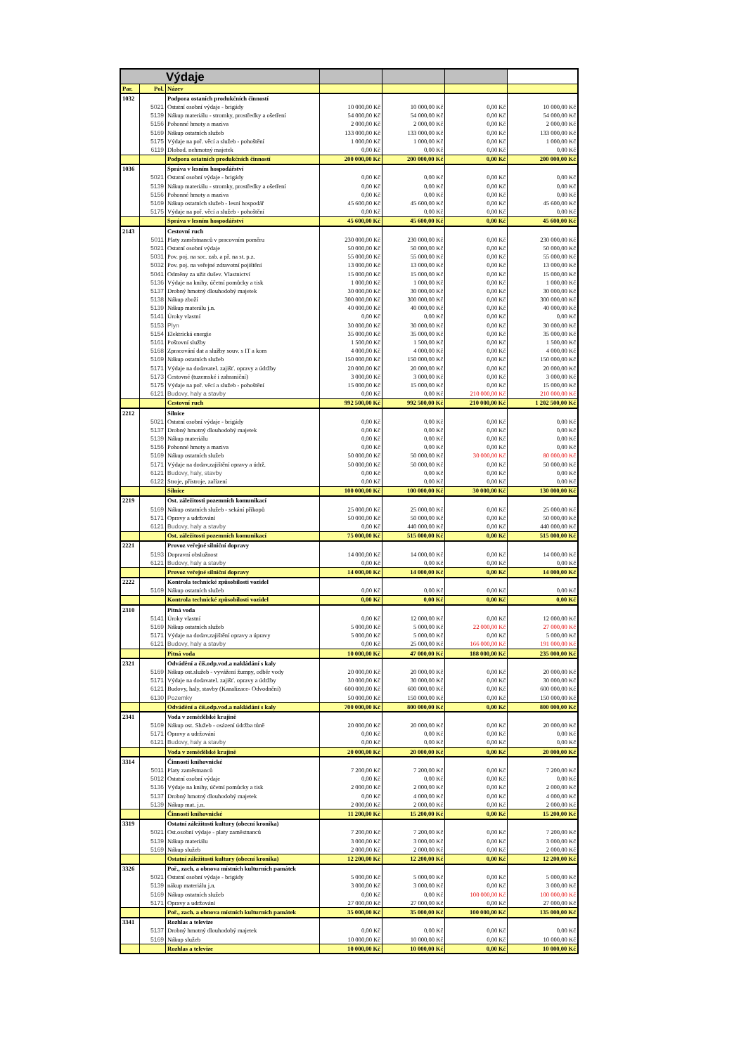| Výdaje | | | | | | |
| Par. | Pol. | Název | | | | |
| 1032 | | Podpora ostaních produkčních činností | | | | |
| | 5021 | Ostatní osobní výdaje - brigády | 10 000,00 Kč | 10 000,00 Kč | 0,00 Kč | 10 000,00 Kč |
| | 5139 | Nákup materiálu - stromky, prostředky a ošetření | 54 000,00 Kč | 54 000,00 Kč | 0,00 Kč | 54 000,00 Kč |
| | 5156 | Pohonné hmoty a maziva | 2 000,00 Kč | 2 000,00 Kč | 0,00 Kč | 2 000,00 Kč |
| | 5169 | Nákup ostatních služeb | 133 000,00 Kč | 133 000,00 Kč | 0,00 Kč | 133 000,00 Kč |
| | 5175 | Výdaje na poř. věcí a služeb - pohoštění | 1 000,00 Kč | 1 000,00 Kč | 0,00 Kč | 1 000,00 Kč |
| | 6119 | Dlohod. nehmotný majetek | 0,00 Kč | 0,00 Kč | 0,00 Kč | 0,00 Kč |
| | | Podpora ostatních produkčních činností | 200 000,00 Kč | 200 000,00 Kč | 0,00 Kč | 200 000,00 Kč |
| 1036 | | Správa v lesním hospodářství | | | | |
| | 5021 | Ostatní osobní výdaje - brigády | 0,00 Kč | 0,00 Kč | 0,00 Kč | 0,00 Kč |
| | 5139 | Nákup materiálu - stromky, prostředky a ošetření | 0,00 Kč | 0,00 Kč | 0,00 Kč | 0,00 Kč |
| | 5156 | Pohonné hmoty a maziva | 0,00 Kč | 0,00 Kč | 0,00 Kč | 0,00 Kč |
| | 5169 | Nákup ostatních služeb - lesní hospodář | 45 600,00 Kč | 45 600,00 Kč | 0,00 Kč | 45 600,00 Kč |
| | 5175 | Výdaje na poř. věcí a služeb - pohoštění | 0,00 Kč | 0,00 Kč | 0,00 Kč | 0,00 Kč |
| | | Správa v lesním hospodářství | 45 600,00 Kč | 45 600,00 Kč | 0,00 Kč | 45 600,00 Kč |
| 2143 | | Cestovní ruch | | | | |
| | 5011 | Platy zaměstnanců v pracovním poměru | 230 000,00 Kč | 230 000,00 Kč | 0,00 Kč | 230 000,00 Kč |
| | 5021 | Ostatní osobní výdaje | 50 000,00 Kč | 50 000,00 Kč | 0,00 Kč | 50 000,00 Kč |
| | 5031 | Pov. poj. na soc. zab. a př. na st. p.z. | 55 000,00 Kč | 55 000,00 Kč | 0,00 Kč | 55 000,00 Kč |
| | 5032 | Pov. poj. na veřejné zdravotní pojištění | 13 000,00 Kč | 13 000,00 Kč | 0,00 Kč | 13 000,00 Kč |
| | 5041 | Odměny za užit dušev. Vlastnictví | 15 000,00 Kč | 15 000,00 Kč | 0,00 Kč | 15 000,00 Kč |
| | 5136 | Výdaje na knihy, účetní pomůcky a tisk | 1 000,00 Kč | 1 000,00 Kč | 0,00 Kč | 1 000,00 Kč |
| | 5137 | Drobný hmotný dlouhodobý majetek | 30 000,00 Kč | 30 000,00 Kč | 0,00 Kč | 30 000,00 Kč |
| | 5138 | Nákup zboží | 300 000,00 Kč | 300 000,00 Kč | 0,00 Kč | 300 000,00 Kč |
| | 5139 | Nákup materálu j.n. | 40 000,00 Kč | 40 000,00 Kč | 0,00 Kč | 40 000,00 Kč |
| | 5141 | Úroky vlastní | 0,00 Kč | 0,00 Kč | 0,00 Kč | 0,00 Kč |
| | 5153 | Plyn | 30 000,00 Kč | 30 000,00 Kč | 0,00 Kč | 30 000,00 Kč |
| | 5154 | Elektrická energie | 35 000,00 Kč | 35 000,00 Kč | 0,00 Kč | 35 000,00 Kč |
| | 5161 | Poštovní služby | 1 500,00 Kč | 1 500,00 Kč | 0,00 Kč | 1 500,00 Kč |
| | 5168 | Zpracování dat a služby souv. s IT a kom | 4 000,00 Kč | 4 000,00 Kč | 0,00 Kč | 4 000,00 Kč |
| | 5169 | Nákup ostatních služeb | 150 000,00 Kč | 150 000,00 Kč | 0,00 Kč | 150 000,00 Kč |
| | 5171 | Výdaje na dodavatel. zajišť. opravy a údržby | 20 000,00 Kč | 20 000,00 Kč | 0,00 Kč | 20 000,00 Kč |
| | 5173 | Cestovné (tuzemské i zahraniční) | 3 000,00 Kč | 3 000,00 Kč | 0,00 Kč | 3 000,00 Kč |
| | 5175 | Výdaje na poř. věcí a služeb - pohoštění | 15 000,00 Kč | 15 000,00 Kč | 0,00 Kč | 15 000,00 Kč |
| | 6121 | Budovy, haly a stavby | 0,00 Kč | 0,00 Kč | 210 000,00 Kč | 210 000,00 Kč |
| | | Cestovní ruch | 992 500,00 Kč | 992 500,00 Kč | 210 000,00 Kč | 1 202 500,00 Kč |
| 2212 | | Silnice | | | | |
| | 5021 | Ostatní osobní výdaje - brigády | 0,00 Kč | 0,00 Kč | 0,00 Kč | 0,00 Kč |
| | 5137 | Drobný hmotný dlouhodobý majetek | 0,00 Kč | 0,00 Kč | 0,00 Kč | 0,00 Kč |
| | 5139 | Nákup materiálu | 0,00 Kč | 0,00 Kč | 0,00 Kč | 0,00 Kč |
| | 5156 | Pohonné hmoty a maziva | 0,00 Kč | 0,00 Kč | 0,00 Kč | 0,00 Kč |
| | 5169 | Nákup ostatních služeb | 50 000,00 Kč | 50 000,00 Kč | 30 000,00 Kč | 80 000,00 Kč |
| | 5171 | Výdaje na dodav.zajištění opravy a údrž. | 50 000,00 Kč | 50 000,00 Kč | 0,00 Kč | 50 000,00 Kč |
| | 6121 | Budovy, haly, stavby | 0,00 Kč | 0,00 Kč | 0,00 Kč | 0,00 Kč |
| | 6122 | Stroje, přístroje, zařízení | 0,00 Kč | 0,00 Kč | 0,00 Kč | 0,00 Kč |
| | | Silnice | 100 000,00 Kč | 100 000,00 Kč | 30 000,00 Kč | 130 000,00 Kč |
| 2219 | | Ost. záležitosti pozemních komunikací | | | | |
| | 5169 | Nákup ostatních služeb - sekání příkopů | 25 000,00 Kč | 25 000,00 Kč | 0,00 Kč | 25 000,00 Kč |
| | 5171 | Opravy a udržování | 50 000,00 Kč | 50 000,00 Kč | 0,00 Kč | 50 000,00 Kč |
| | 6121 | Budovy, haly a stavby | 0,00 Kč | 440 000,00 Kč | 0,00 Kč | 440 000,00 Kč |
| | | Ost. záležitosti pozemních komunikací | 75 000,00 Kč | 515 000,00 Kč | 0,00 Kč | 515 000,00 Kč |
| 2221 | | Provoz veřejné silniční dopravy | | | | |
| | 5193 | Dopravní obslužnost | 14 000,00 Kč | 14 000,00 Kč | 0,00 Kč | 14 000,00 Kč |
| | 6121 | Budovy, haly a stavby | 0,00 Kč | 0,00 Kč | 0,00 Kč | 0,00 Kč |
| | | Provoz veřejné silniční dopravy | 14 000,00 Kč | 14 000,00 Kč | 0,00 Kč | 14 000,00 Kč |
| 2222 | | Kontrola technické způsobilosti vozidel | | | | |
| | 5169 | Nákup ostatních služeb | 0,00 Kč | 0,00 Kč | 0,00 Kč | 0,00 Kč |
| | | Kontrola technické způsobilosti vozidel | 0,00 Kč | 0,00 Kč | 0,00 Kč | 0,00 Kč |
| 2310 | | Pitná voda | | | | |
| | 5141 | Úroky vlastní | 0,00 Kč | 12 000,00 Kč | 0,00 Kč | 12 000,00 Kč |
| | 5169 | Nákup ostatních služeb | 5 000,00 Kč | 5 000,00 Kč | 22 000,00 Kč | 27 000,00 Kč |
| | 5171 | Výdaje na dodav.zajištění opravy a úpravy | 5 000,00 Kč | 5 000,00 Kč | 0,00 Kč | 5 000,00 Kč |
| | 6121 | Budovy, haly a stavby | 0,00 Kč | 25 000,00 Kč | 166 000,00 Kč | 191 000,00 Kč |
| | | Pitná voda | 10 000,00 Kč | 47 000,00 Kč | 188 000,00 Kč | 235 000,00 Kč |
| 2321 | | Odvádění a čiš.odp.vod.a nakládání s kaly | | | | |
| | 5169 | Nákup ost.služeb - vyvážení žumpy, odběr vody | 20 000,00 Kč | 20 000,00 Kč | 0,00 Kč | 20 000,00 Kč |
| | 5171 | Výdaje na dodavatel. zajišť. opravy a údržby | 30 000,00 Kč | 30 000,00 Kč | 0,00 Kč | 30 000,00 Kč |
| | 6121 | Budovy, haly, stavby (Kanalizace- Odvodnění) | 600 000,00 Kč | 600 000,00 Kč | 0,00 Kč | 600 000,00 Kč |
| | 6130 | Pozemky | 50 000,00 Kč | 150 000,00 Kč | 0,00 Kč | 150 000,00 Kč |
| | | Odvádění a čiš.odp.vod.a nakládání s kaly | 700 000,00 Kč | 800 000,00 Kč | 0,00 Kč | 800 000,00 Kč |
| 2341 | | Voda v zemědělské krajině | | | | |
| | 5169 | Nákup ost. Služeb - osázení údržba tůně | 20 000,00 Kč | 20 000,00 Kč | 0,00 Kč | 20 000,00 Kč |
| | 5171 | Opravy a udržování | 0,00 Kč | 0,00 Kč | 0,00 Kč | 0,00 Kč |
| | 6121 | Budovy, haly a stavby | 0,00 Kč | 0,00 Kč | 0,00 Kč | 0,00 Kč |
| | | Voda v zemědělské krajině | 20 000,00 Kč | 20 000,00 Kč | 0,00 Kč | 20 000,00 Kč |
| 3314 | | Činnosti knihovnické | | | | |
| | 5011 | Platy zaměstnanců | 7 200,00 Kč | 7 200,00 Kč | 0,00 Kč | 7 200,00 Kč |
| | 5012 | Ostatní osobní výdaje | 0,00 Kč | 0,00 Kč | 0,00 Kč | 0,00 Kč |
| | 5136 | Výdaje na knihy, účetní pomůcky a tisk | 2 000,00 Kč | 2 000,00 Kč | 0,00 Kč | 2 000,00 Kč |
| | 5137 | Drobný hmotný dlouhodobý majetek | 0,00 Kč | 4 000,00 Kč | 0,00 Kč | 4 000,00 Kč |
| | 5139 | Nákup mat. j.n. | 2 000,00 Kč | 2 000,00 Kč | 0,00 Kč | 2 000,00 Kč |
| | | Činnosti knihovnické | 11 200,00 Kč | 15 200,00 Kč | 0,00 Kč | 15 200,00 Kč |
| 3319 | | Ostatní záležitosti kultury (obecní kronika) | | | | |
| | 5021 | Ost.osobní výdaje - platy zaměstnanců | 7 200,00 Kč | 7 200,00 Kč | 0,00 Kč | 7 200,00 Kč |
| | 5139 | Nákup materiálu | 3 000,00 Kč | 3 000,00 Kč | 0,00 Kč | 3 000,00 Kč |
| | 5169 | Nákup služeb | 2 000,00 Kč | 2 000,00 Kč | 0,00 Kč | 2 000,00 Kč |
| | | Ostatní záležitosti kultury (obecní kronika) | 12 200,00 Kč | 12 200,00 Kč | 0,00 Kč | 12 200,00 Kč |
| 3326 | | Poř., zach. a obnova místních kulturních památek | | | | |
| | 5021 | Ostatní osobní výdaje - brigády | 5 000,00 Kč | 5 000,00 Kč | 0,00 Kč | 5 000,00 Kč |
| | 5139 | nákup materiálu j.n. | 3 000,00 Kč | 3 000,00 Kč | 0,00 Kč | 3 000,00 Kč |
| | 5169 | Nákup ostatních služeb | 0,00 Kč | 0,00 Kč | 100 000,00 Kč | 100 000,00 Kč |
| | 5171 | Opravy a udržování | 27 000,00 Kč | 27 000,00 Kč | 0,00 Kč | 27 000,00 Kč |
| | | Poř., zach. a obnova místních kulturních památek | 35 000,00 Kč | 35 000,00 Kč | 100 000,00 Kč | 135 000,00 Kč |
| 3341 | | Rozhlas a televize | | | | |
| | 5137 | Drobný hmotný dlouhodobý majetek | 0,00 Kč | 0,00 Kč | 0,00 Kč | 0,00 Kč |
| | 5169 | Nákup služeb | 10 000,00 Kč | 10 000,00 Kč | 0,00 Kč | 10 000,00 Kč |
| | | Rozhlas a televize | 10 000,00 Kč | 10 000,00 Kč | 0,00 Kč | 10 000,00 Kč |